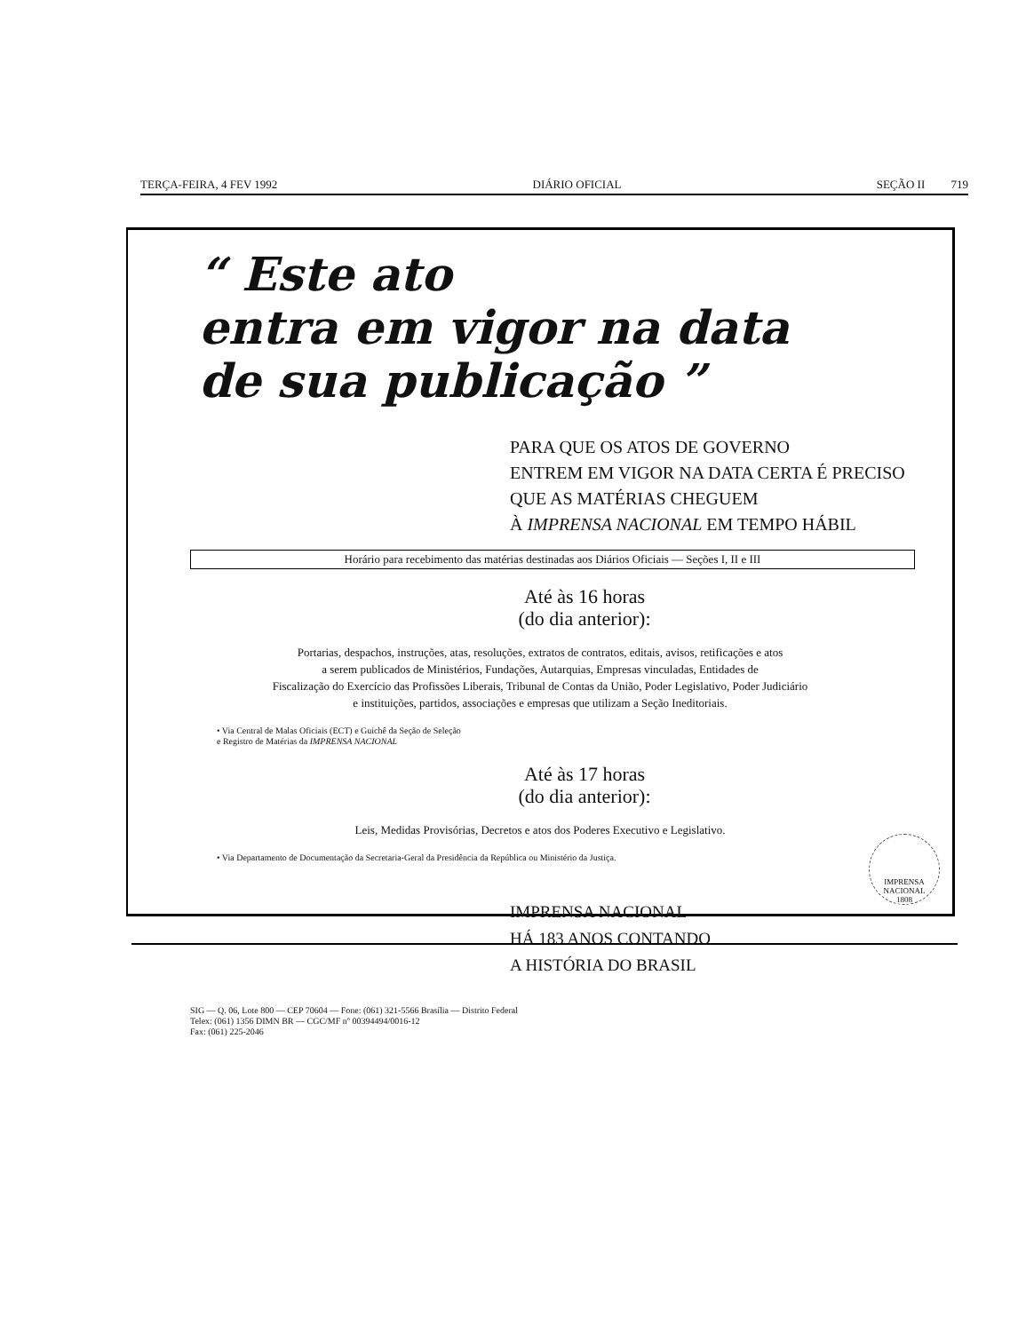TERÇA-FEIRA, 4 FEV 1992 DIÁRIO OFICIAL SEÇÃO II 719
“ Este ato
entra em vigor na data
de sua publicação ”
PARA QUE OS ATOS DE GOVERNO
ENTREM EM VIGOR NA DATA CERTA É PRECISO
QUE AS MATÉRIAS CHEGUEM
À IMPRENSA NACIONAL EM TEMPO HÁBIL
Horário para recebimento das matérias destinadas aos Diários Oficiais — Seções I, II e III
Até às 16 horas
(do dia anterior):
Portarias, despachos, instruções, atas, resoluções, extratos de contratos, editais, avisos, retificações e atos
a serem publicados de Ministérios, Fundações, Autarquias, Empresas vinculadas, Entidades de
Fiscalização do Exercício das Profissões Liberais, Tribunal de Contas da União, Poder Legislativo, Poder Judiciário
e instituições, partidos, associações e empresas que utilizam a Seção Ineditoriais.
• Via Central de Malas Oficiais (ECT) e Guichê da Seção de Seleção
e Registro de Matérias da IMPRENSA NACIONAL
Até às 17 horas
(do dia anterior):
Leis, Medidas Provisórias, Decretos e atos dos Poderes Executivo e Legislativo.
• Via Departamento de Documentação da Secretaria-Geral da Presidência da República ou Ministério da Justiça.
IMPRENSA NACIONAL
HÁ 183 ANOS CONTANDO
A HISTÓRIA DO BRASIL
SIG — Q. 06, Lote 800 — CEP 70604 — Fone: (061) 321-5566 Brasília — Distrito Federal
Telex: (061) 1356 DIMN BR — CGC/MF nº 00394494/0016-12
Fax: (061) 225-2046
IMPRENSA NACIONAL
1808